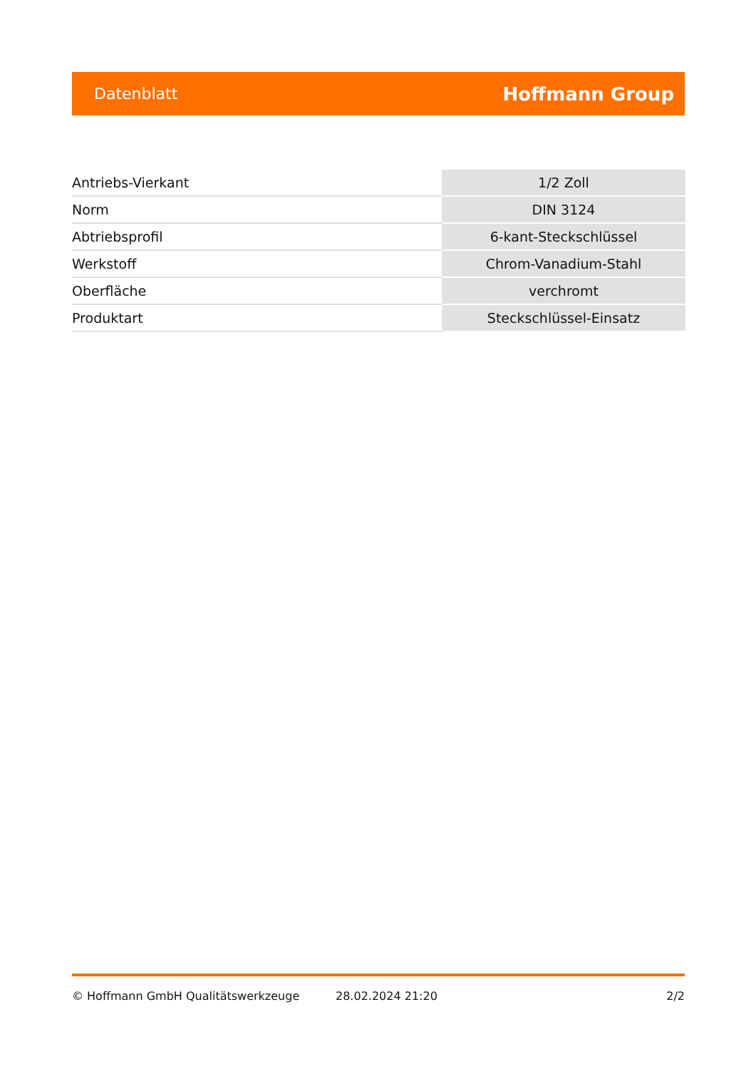Datenblatt Hoffmann Group
| Antriebs-Vierkant | 1/2 Zoll |
| Norm | DIN 3124 |
| Abtriebsprofil | 6-kant-Steckschlüssel |
| Werkstoff | Chrom-Vanadium-Stahl |
| Oberfläche | verchromt |
| Produktart | Steckschlüssel-Einsatz |
© Hoffmann GmbH Qualitätswerkzeuge 28.02.2024 21:20 2/2